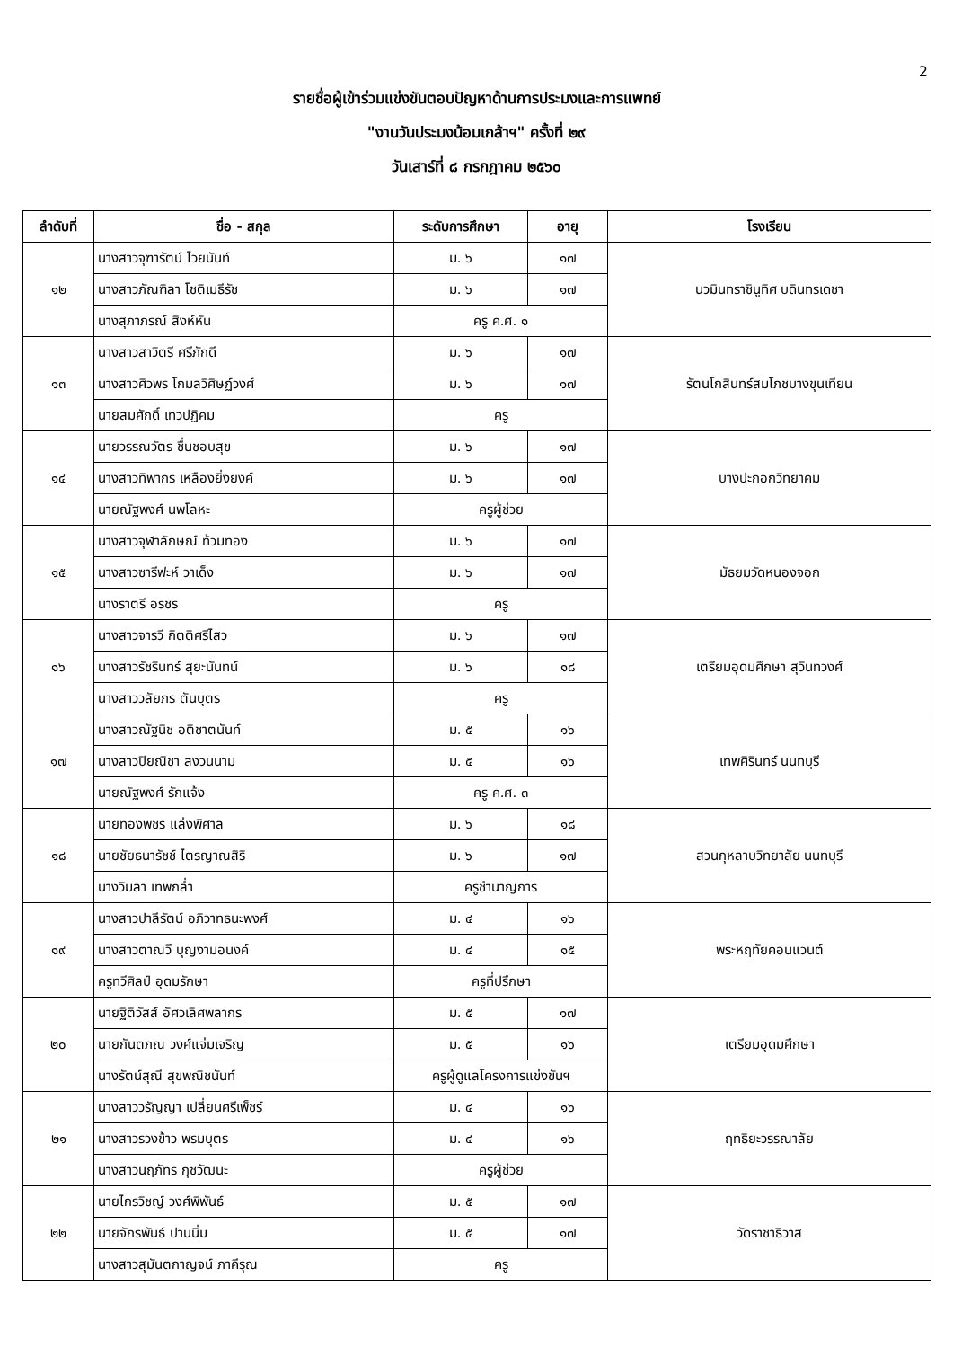2
รายชื่อผู้เข้าร่วมแข่งขันตอบปัญหาด้านการประมงและการแพทย์
"งานวันประมงน้อมเกล้าฯ" ครั้งที่ ๒๙
วันเสาร์ที่ ๘ กรกฎาคม ๒๕๖๐
| ลำดับที่ | ชื่อ - สกุล | ระดับการศึกษา | อายุ | โรงเรียน |
| --- | --- | --- | --- | --- |
| ๑๒ | นางสาวจุฑารัตน์ ไวยนันท์ | ม. ๖ | ๑๗ | นวมินทราชินูทิศ บดินทรเดชา |
| | นางสาวภัณฑิลา โชติเมธีรัช | ม. ๖ | ๑๗ | |
| | นางสุภาภรณ์ สิงห์หัน | ครู ค.ศ. ๑ | | |
| ๑๓ | นางสาวสาวิตรี ศรีภักดี | ม. ๖ | ๑๗ | รัตนโกสินทร์สมโภชบางขุนเทียน |
| | นางสาวศิวพร โกมลวิศิษฏ์วงศ์ | ม. ๖ | ๑๗ | |
| | นายสมศักดิ์ เทวปฏิคม | ครู | | |
| ๑๔ | นายวรรณวัตร ชื่นชอบสุข | ม. ๖ | ๑๗ | บางปะกอกวิทยาคม |
| | นางสาวทิพากร เหลืองยิ่งยงค์ | ม. ๖ | ๑๗ | |
| | นายณัฐพงศ์ นพโลหะ | ครูผู้ช่วย | | |
| ๑๕ | นางสาวจุฬาลักษณ์ ท้วมทอง | ม. ๖ | ๑๗ | มัธยมวัดหนองจอก |
| | นางสาวซารีฟะห์ วาเด็ง | ม. ๖ | ๑๗ | |
| | นางราตรี อรชร | ครู | | |
| ๑๖ | นางสาวจารวี กิตติศรีไสว | ม. ๖ | ๑๗ | เตรียมอุดมศึกษา สุวินทวงศ์ |
| | นางสาวรัชรินทร์ สุยะนันทน์ | ม. ๖ | ๑๘ | |
| | นางสาววลัยภร ตันบุตร | ครู | | |
| ๑๗ | นางสาวณัฐนิช อติชาตนันท์ | ม. ๕ | ๑๖ | เทพศิรินทร์ นนทบุรี |
| | นางสาวปิยณิชา สงวนนาม | ม. ๕ | ๑๖ | |
| | นายณัฐพงศ์ รักแจ้ง | ครู ค.ศ. ๓ | | |
| ๑๘ | นายทองพชร แล่งพิศาล | ม. ๖ | ๑๘ | สวนกุหลาบวิทยาลัย นนทบุรี |
| | นายชัยธนารัชช์ ไตรญาณสิริ | ม. ๖ | ๑๗ | |
| | นางวิมลา เทพกล่ำ | ครูชำนาญการ | | |
| ๑๙ | นางสาวปาลีรัตน์ อภิวาทธนะพงศ์ | ม. ๔ | ๑๖ | พระหฤทัยคอนแวนต์ |
| | นางสาวตาณวี บุญงามอนงค์ | ม. ๔ | ๑๕ | |
| | ครูทวีศิลป์ อุดมรักษา | ครูที่ปรึกษา | | |
| ๒๐ | นายฐิติวัสส์ อัศวเลิศพลากร | ม. ๕ | ๑๗ | เตรียมอุดมศึกษา |
| | นายกันตภณ วงศ์แจ่มเจริญ | ม. ๕ | ๑๖ | |
| | นางรัตน์สุณี สุขพณิชนันท์ | ครูผู้ดูแลโครงการแข่งขันฯ | | |
| ๒๑ | นางสาววรัญญา เปลี่ยนศรีเพ็ชร์ | ม. ๔ | ๑๖ | ฤทธิยะวรรณาลัย |
| | นางสาวรวงข้าว พรมบุตร | ม. ๔ | ๑๖ | |
| | นางสาวนฤภัทร กุชวัฒนะ | ครูผู้ช่วย | | |
| ๒๒ | นายไกรวิชญ์ วงศ์พิพันธ์ | ม. ๕ | ๑๗ | วัดราชาธิวาส |
| | นายจักรพันธ์ ปานนิ่ม | ม. ๕ | ๑๗ | |
| | นางสาวสุมันตกาญจน์ ภาคีรุณ | ครู | | |